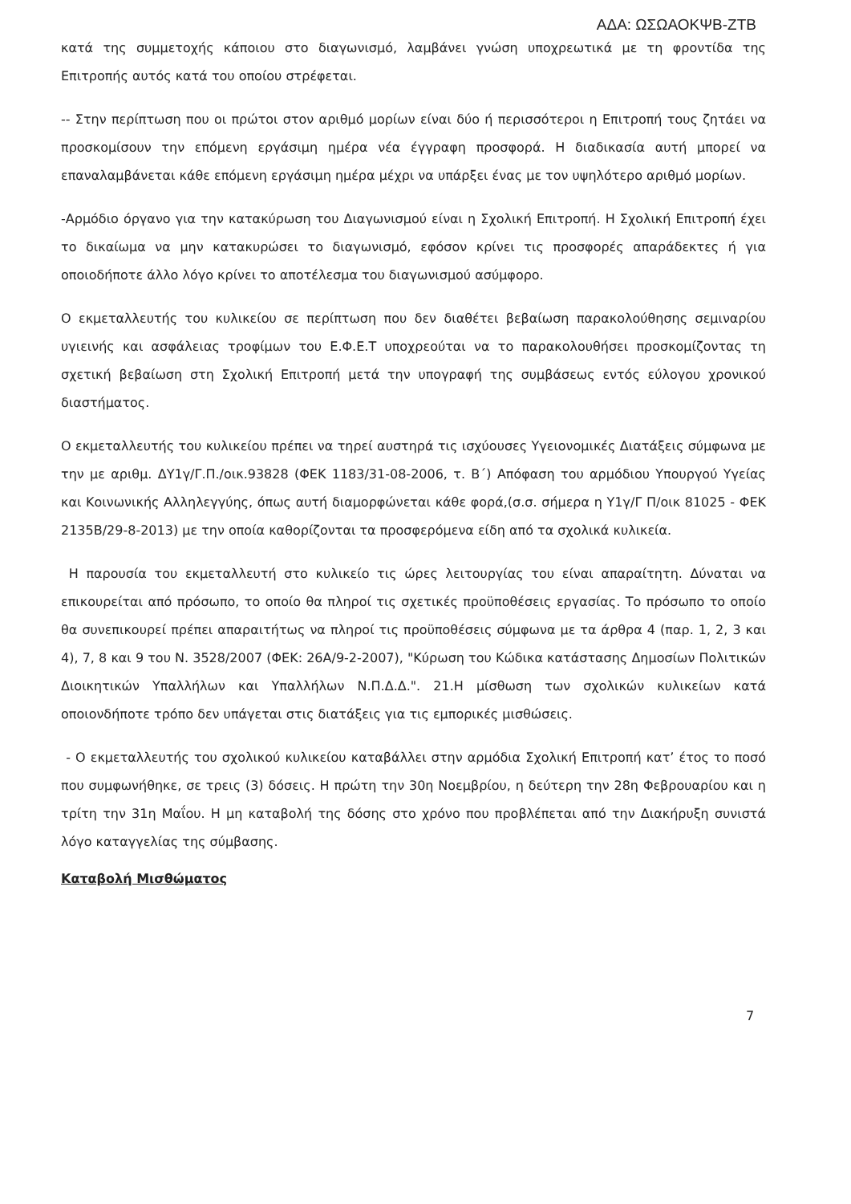ΑΔΑ: ΩΣΩΑΟΚΨΒ-ΖΤΒ
κατά της συμμετοχής κάποιου στο διαγωνισμό, λαμβάνει γνώση υποχρεωτικά με τη φροντίδα της Επιτροπής αυτός κατά του οποίου στρέφεται.
-- Στην περίπτωση που οι πρώτοι στον αριθμό μορίων είναι δύο ή περισσότεροι η Επιτροπή τους ζητάει να προσκομίσουν την επόμενη εργάσιμη ημέρα νέα έγγραφη προσφορά. Η διαδικασία αυτή μπορεί να επαναλαμβάνεται κάθε επόμενη εργάσιμη ημέρα μέχρι να υπάρξει ένας με τον υψηλότερο αριθμό μορίων.
-Αρμόδιο όργανο για την κατακύρωση του Διαγωνισμού είναι η Σχολική Επιτροπή. Η Σχολική Επιτροπή έχει το δικαίωμα να μην κατακυρώσει το διαγωνισμό, εφόσον κρίνει τις προσφορές απαράδεκτες ή για οποιοδήποτε άλλο λόγο κρίνει το αποτέλεσμα του διαγωνισμού ασύμφορο.
Ο εκμεταλλευτής του κυλικείου σε περίπτωση που δεν διαθέτει βεβαίωση παρακολούθησης σεμιναρίου υγιεινής και ασφάλειας τροφίμων του Ε.Φ.Ε.Τ υποχρεούται να το παρακολουθήσει προσκομίζοντας τη σχετική βεβαίωση στη Σχολική Επιτροπή μετά την υπογραφή της συμβάσεως εντός εύλογου χρονικού διαστήματος.
Ο εκμεταλλευτής του κυλικείου πρέπει να τηρεί αυστηρά τις ισχύουσες Υγειονομικές Διατάξεις σύμφωνα με την με αριθμ. ΔΥ1γ/Γ.Π./οικ.93828 (ΦΕΚ 1183/31-08-2006, τ. Β΄) Απόφαση του αρμόδιου Υπουργού Υγείας και Κοινωνικής Αλληλεγγύης, όπως αυτή διαμορφώνεται κάθε φορά,(σ.σ. σήμερα η Υ1γ/Γ Π/οικ 81025 - ΦΕΚ 2135Β/29-8-2013) με την οποία καθορίζονται τα προσφερόμενα είδη από τα σχολικά κυλικεία.
Η παρουσία του εκμεταλλευτή στο κυλικείο τις ώρες λειτουργίας του είναι απαραίτητη. Δύναται να επικουρείται από πρόσωπο, το οποίο θα πληροί τις σχετικές προϋποθέσεις εργασίας. Το πρόσωπο το οποίο θα συνεπικουρεί πρέπει απαραιτήτως να πληροί τις προϋποθέσεις σύμφωνα με τα άρθρα 4 (παρ. 1, 2, 3 και 4), 7, 8 και 9 του Ν. 3528/2007 (ΦΕΚ: 26Α/9-2-2007), "Κύρωση του Κώδικα κατάστασης Δημοσίων Πολιτικών Διοικητικών Υπαλλήλων και Υπαλλήλων Ν.Π.Δ.Δ.". 21.Η μίσθωση των σχολικών κυλικείων κατά οποιονδήποτε τρόπο δεν υπάγεται στις διατάξεις για τις εμπορικές μισθώσεις.
- Ο εκμεταλλευτής του σχολικού κυλικείου καταβάλλει στην αρμόδια Σχολική Επιτροπή κατ’ έτος το ποσό που συμφωνήθηκε, σε τρεις (3) δόσεις. Η πρώτη την 30η Νοεμβρίου, η δεύτερη την 28η Φεβρουαρίου και η τρίτη την 31η Μαΐου. Η μη καταβολή της δόσης στο χρόνο που προβλέπεται από την Διακήρυξη συνιστά λόγο καταγγελίας της σύμβασης.
Καταβολή Μισθώματος
7